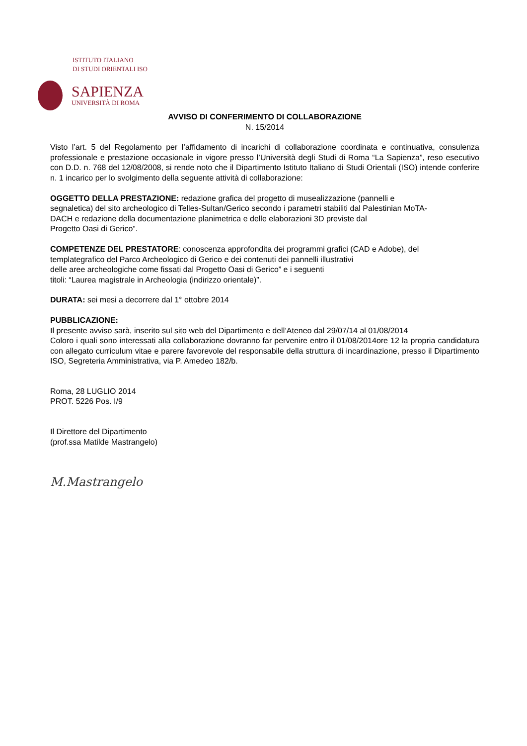ISTITUTO ITALIANO
DI STUDI ORIENTALI ISO
SAPIENZA
UNIVERSITÀ DI ROMA
AVVISO DI CONFERIMENTO DI COLLABORAZIONE
N. 15/2014
Visto l’art. 5 del Regolamento per l’affidamento di incarichi di collaborazione coordinata e continuativa, consulenza professionale e prestazione occasionale in vigore presso l’Università degli Studi di Roma “La Sapienza”, reso esecutivo con D.D. n. 768 del 12/08/2008, si rende noto che il Dipartimento Istituto Italiano di Studi Orientali (ISO) intende conferire n. 1 incarico per lo svolgimento della seguente attività di collaborazione:
OGGETTO DELLA PRESTAZIONE: redazione grafica del progetto di musealizzazione (pannelli e
segnaletica) del sito archeologico di Telles-Sultan/Gerico secondo i parametri stabiliti dal Palestinian MoTA-
DACH e redazione della documentazione planimetrica e delle elaborazioni 3D previste dal
Progetto Oasi di Gerico”.
COMPETENZE DEL PRESTATORE: conoscenza approfondita dei programmi grafici (CAD e Adobe), del
templategrafico del Parco Archeologico di Gerico e dei contenuti dei pannelli illustrativi
delle aree archeologiche come fissati dal Progetto Oasi di Gerico” e i seguenti
titoli: “Laurea magistrale in Archeologia (indirizzo orientale)”.
DURATA: sei mesi a decorrere dal 1° ottobre 2014
PUBBLICAZIONE:
Il presente avviso sarà, inserito sul sito web del Dipartimento e dell’Ateneo dal 29/07/14 al 01/08/2014
Coloro i quali sono interessati alla collaborazione dovranno far pervenire entro il 01/08/2014ore 12 la propria candidatura con allegato curriculum vitae e parere favorevole del responsabile della struttura di incardinazione, presso il Dipartimento ISO, Segreteria Amministrativa, via P. Amedeo 182/b.
Roma, 28 LUGLIO 2014
PROT. 5226 Pos. I/9
Il Direttore del Dipartimento
(prof.ssa Matilde Mastrangelo)
M.Mastrangelo